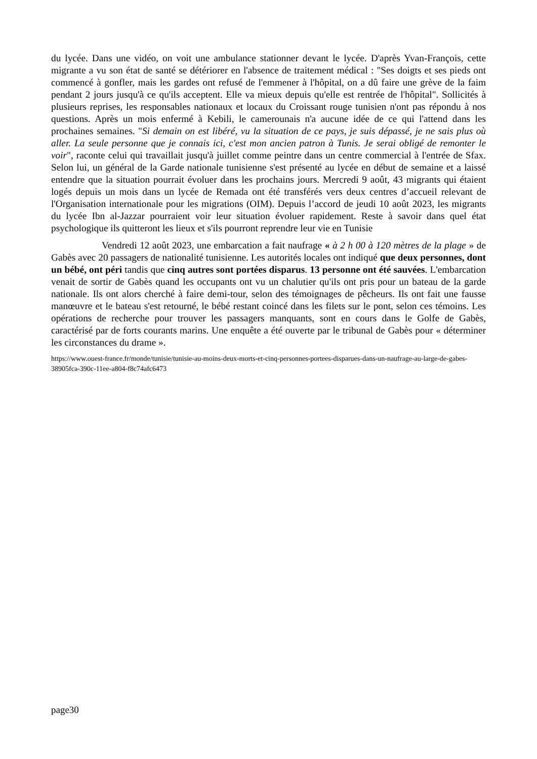du lycée. Dans une vidéo, on voit une ambulance stationner devant le lycée. D'après Yvan-François, cette migrante a vu son état de santé se détériorer en l'absence de traitement médical : "Ses doigts et ses pieds ont commencé à gonfler, mais les gardes ont refusé de l'emmener à l'hôpital, on a dû faire une grève de la faim pendant 2 jours jusqu'à ce qu'ils acceptent. Elle va mieux depuis qu'elle est rentrée de l'hôpital". Sollicités à plusieurs reprises, les responsables nationaux et locaux du Croissant rouge tunisien n'ont pas répondu à nos questions. Après un mois enfermé à Kebili, le camerounais n'a aucune idée de ce qui l'attend dans les prochaines semaines. "Si demain on est libéré, vu la situation de ce pays, je suis dépassé, je ne sais plus où aller. La seule personne que je connais ici, c'est mon ancien patron à Tunis. Je serai obligé de remonter le voir", raconte celui qui travaillait jusqu'à juillet comme peintre dans un centre commercial à l'entrée de Sfax. Selon lui, un général de la Garde nationale tunisienne s'est présenté au lycée en début de semaine et a laissé entendre que la situation pourrait évoluer dans les prochains jours. Mercredi 9 août, 43 migrants qui étaient logés depuis un mois dans un lycée de Remada ont été transférés vers deux centres d’accueil relevant de l'Organisation internationale pour les migrations (OIM). Depuis l’accord de jeudi 10 août 2023, les migrants du lycée Ibn al-Jazzar pourraient voir leur situation évoluer rapidement. Reste à savoir dans quel état psychologique ils quitteront les lieux et s'ils pourront reprendre leur vie en Tunisie
Vendredi 12 août 2023, une embarcation a fait naufrage « à 2 h 00 à 120 mètres de la plage » de Gabès avec 20 passagers de nationalité tunisienne. Les autorités locales ont indiqué que deux personnes, dont un bébé, ont péri tandis que cinq autres sont portées disparus. 13 personne ont été sauvées. L'embarcation venait de sortir de Gabès quand les occupants ont vu un chalutier qu'ils ont pris pour un bateau de la garde nationale. Ils ont alors cherché à faire demi-tour, selon des témoignages de pêcheurs. Ils ont fait une fausse manœuvre et le bateau s'est retourné, le bébé restant coincé dans les filets sur le pont, selon ces témoins. Les opérations de recherche pour trouver les passagers manquants, sont en cours dans le Golfe de Gabès, caractérisé par de forts courants marins. Une enquête a été ouverte par le tribunal de Gabès pour « déterminer les circonstances du drame ».
https://www.ouest-france.fr/monde/tunisie/tunisie-au-moins-deux-morts-et-cinq-personnes-portees-disparues-dans-un-naufrage-au-large-de-gabes-38905fca-390c-11ee-a804-f8c74afc6473
page30